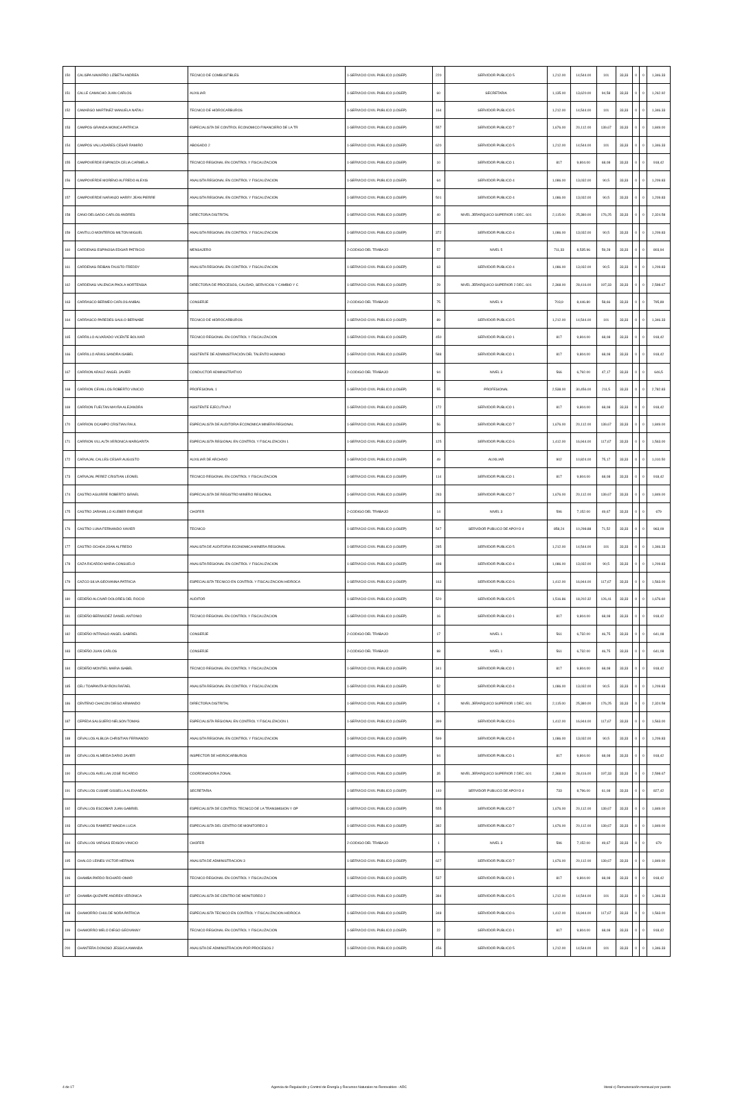| 150 | CALISPA NAVARRO LIZBETH ANDREA | TECNICO DE COMBUSTIBLES | 1-SERVICIO CIVIL PUBLICO (LOSEP) | 220 | SERVIDOR PUBLICO 5 | 1,212.00 | 14,544.00 | 101 | 33,33 | 0 | 0 | 1,346.33 |
| 151 | CALLE CAMACHO JUAN CARLOS | AUXILIAR | 1-SERVICIO CIVIL PUBLICO (LOSEP) | 60 | SECRETARIA | 1,135.00 | 13,620.00 | 94,58 | 33,33 | 0 | 0 | 1,262.92 |
| 152 | CAMARGO MARTINEZ MANUELA NATALI | TECNICO DE HIDROCARBUROS | 1-SERVICIO CIVIL PUBLICO (LOSEP) | 164 | SERVIDOR PUBLICO 5 | 1,212.00 | 14,544.00 | 101 | 33,33 | 0 | 0 | 1,346.33 |
| 153 | CAMPOS GRANDA MONICA PATRICIA | ESPECIALISTA DE CONTROL ECONOMICO FINANCIERO DE LA TR | 1-SERVICIO CIVIL PUBLICO (LOSEP) | 557 | SERVIDOR PUBLICO 7 | 1,676.00 | 20,112.00 | 139,67 | 33,33 | 0 | 0 | 1,849.00 |
| 154 | CAMPOS VALLADARES CESAR RAMIRO | ABOGADO 2 | 1-SERVICIO CIVIL PUBLICO (LOSEP) | 620 | SERVIDOR PUBLICO 5 | 1,212.00 | 14,544.00 | 101 | 33,33 | 0 | 0 | 1,346.33 |
| 155 | CAMPOVERDE ESPINOZA CELIA CARMELA | TECNICO REGIONAL EN CONTROL Y FISCALIZACION | 1-SERVICIO CIVIL PUBLICO (LOSEP) | 10 | SERVIDOR PUBLICO 1 | 817 | 9,804.00 | 68,08 | 33,33 | 0 | 0 | 918,42 |
| 156 | CAMPOVERDE MORENO ALFREDO ALEXIS | ANALISTA REGIONAL EN CONTROL Y FISCALIZACION | 1-SERVICIO CIVIL PUBLICO (LOSEP) | 64 | SERVIDOR PUBLICO 4 | 1,086.00 | 13,032.00 | 90,5 | 33,33 | 0 | 0 | 1,209.83 |
| 157 | CAMPOVERDE NARANJO HARRY JEAN PIERRE | ANALISTA REGIONAL EN CONTROL Y FISCALIZACION | 1-SERVICIO CIVIL PUBLICO (LOSEP) | 501 | SERVIDOR PUBLICO 4 | 1,086.00 | 13,032.00 | 90,5 | 33,33 | 0 | 0 | 1,209.83 |
| 158 | CANO DELGADO CARLOS ANDRES | DIRECTOR/A DISTRITAL | 1-SERVICIO CIVIL PUBLICO (LOSEP) | 40 | NIVEL JERARQUICO SUPERIOR 1 DEC. 601 | 2,115.00 | 25,380.00 | 176,25 | 33,33 | 0 | 0 | 2,324.58 |
| 159 | CANTILLO MONTEROS MILTON MIGUEL | ANALISTA REGIONAL EN CONTROL Y FISCALIZACION | 1-SERVICIO CIVIL PUBLICO (LOSEP) | 372 | SERVIDOR PUBLICO 4 | 1,086.00 | 13,032.00 | 90,5 | 33,33 | 0 | 0 | 1,209.83 |
| 160 | CARDENAS ESPINOSA EDGAR PATRICIO | MENSAJERO | 2-CODIGO DEL TRABAJO | 57 | NIVEL 5 | 711,33 | 8,535.96 | 59,28 | 33,33 | 0 | 0 | 803,94 |
| 161 | CARDENAS REIBAN FAUSTO FREDDY | ANALISTA REGIONAL EN CONTROL Y FISCALIZACION | 1-SERVICIO CIVIL PUBLICO (LOSEP) | 63 | SERVIDOR PUBLICO 4 | 1,086.00 | 13,032.00 | 90,5 | 33,33 | 0 | 0 | 1,209.83 |
| 162 | CARDENAS VALENCIA PAOLA HORTENSIA | DIRECTOR/A DE PROCESOS, CALIDAD, SERVICIOS Y CAMBIO Y C | 1-SERVICIO CIVIL PUBLICO (LOSEP) | 29 | NIVEL JERARQUICO SUPERIOR 2 DEC. 601 | 2,368.00 | 28,416.00 | 197,33 | 33,33 | 0 | 0 | 2,598.67 |
| 163 | CARRASCO BERMEO CARLOS ANIBAL | CONSERJE | 2-CODIGO DEL TRABAJO | 75 | NIVEL 9 | 703,9 | 8,446.80 | 58,66 | 33,33 | 0 | 0 | 795,89 |
| 164 | CARRASCO PAREDES SAULO BERNABE | TECNICO DE HIDROCARBUROS | 1-SERVICIO CIVIL PUBLICO (LOSEP) | 89 | SERVIDOR PUBLICO 5 | 1,212.00 | 14,544.00 | 101 | 33,33 | 0 | 0 | 1,346.33 |
| 165 | CARRILLO ALVARADO VICENTE BOLIVAR | TECNICO REGIONAL EN CONTROL Y FISCALIZACION | 1-SERVICIO CIVIL PUBLICO (LOSEP) | 450 | SERVIDOR PUBLICO 1 | 817 | 9,804.00 | 68,08 | 33,33 | 0 | 0 | 918,42 |
| 166 | CARRILLO ARIAS SANDRA ISABEL | ASISTENTE DE ADMINISTRACIÓN DEL TALENTO HUMANO | 1-SERVICIO CIVIL PUBLICO (LOSEP) | 588 | SERVIDOR PUBLICO 1 | 817 | 9,804.00 | 68,08 | 33,33 | 0 | 0 | 918,42 |
| 167 | CARRION ARAUZ ANGEL JAVIER | CONDUCTOR ADMINISTRATIVO | 2-CODIGO DEL TRABAJO | 94 | NIVEL 3 | 566 | 6,792.00 | 47,17 | 33,33 | 0 | 0 | 646,5 |
| 168 | CARRION CEVALLOS ROBERTO VINICIO | PROFESIONAL 1 | 1-SERVICIO CIVIL PUBLICO (LOSEP) | 55 | PROFESIONAL | 2,538.00 | 30,456.00 | 211,5 | 33,33 | 0 | 0 | 2,782.83 |
| 169 | CARRION FUELTAN MAYRA ALEJANDRA | ASISTENTE EJECUTIVA 2 | 1-SERVICIO CIVIL PUBLICO (LOSEP) | 172 | SERVIDOR PUBLICO 1 | 817 | 9,804.00 | 68,08 | 33,33 | 0 | 0 | 918,42 |
| 170 | CARRION OCAMPO CRISTIAN RAUL | ESPECIALISTA DE AUDITORIA ECONOMICA MINERA REGIONAL | 1-SERVICIO CIVIL PUBLICO (LOSEP) | 56 | SERVIDOR PUBLICO 7 | 1,676.00 | 20,112.00 | 139,67 | 33,33 | 0 | 0 | 1,849.00 |
| 171 | CARRION VILLALTA VERONICA MARGARITA | ESPECIALISTA REGIONAL EN CONTROL Y FISCALIZACION 1 | 1-SERVICIO CIVIL PUBLICO (LOSEP) | 125 | SERVIDOR PUBLICO 6 | 1,412.00 | 16,944.00 | 117,67 | 33,33 | 0 | 0 | 1,563.00 |
| 172 | CARVAJAL CALLES CESAR AUGUSTO | AUXILIAR DE ARCHIVO | 1-SERVICIO CIVIL PUBLICO (LOSEP) | 49 | AUXILIAR | 902 | 10,824.00 | 75,17 | 33,33 | 0 | 0 | 1,010.50 |
| 173 | CARVAJAL PEREZ CRISTIAN LEONEL | TECNICO REGIONAL EN CONTROL Y FISCALIZACION | 1-SERVICIO CIVIL PUBLICO (LOSEP) | 114 | SERVIDOR PUBLICO 1 | 817 | 9,804.00 | 68,08 | 33,33 | 0 | 0 | 918,42 |
| 174 | CASTRO AGUIRRE ROBERTO ISRAEL | ESPECIALISTA DE REGISTRO MINERO REGIONAL | 1-SERVICIO CIVIL PUBLICO (LOSEP) | 283 | SERVIDOR PUBLICO 7 | 1,676.00 | 20,112.00 | 139,67 | 33,33 | 0 | 0 | 1,849.00 |
| 175 | CASTRO JARAMILLO KLEBER ENRIQUE | CHOFER | 2-CODIGO DEL TRABAJO | 14 | NIVEL 3 | 596 | 7,152.00 | 49,67 | 33,33 | 0 | 0 | 679 |
| 176 | CASTRO LUNA FERNANDO XAVIER | TECNICO | 1-SERVICIO CIVIL PUBLICO (LOSEP) | 547 | SERVIDOR PUBLICO DE APOYO 4 | 858,24 | 10,298.88 | 71,52 | 33,33 | 0 | 0 | 963,09 |
| 177 | CASTRO OCHOA JOAN ALFREDO | ANALISTA DE AUDITORIA ECONOMICA MINERA REGIONAL | 1-SERVICIO CIVIL PUBLICO (LOSEP) | 285 | SERVIDOR PUBLICO 5 | 1,212.00 | 14,544.00 | 101 | 33,33 | 0 | 0 | 1,346.33 |
| 178 | CAZA RICARDO MARIA CONSUELO | ANALISTA REGIONAL EN CONTROL Y FISCALIZACION | 1-SERVICIO CIVIL PUBLICO (LOSEP) | 498 | SERVIDOR PUBLICO 4 | 1,086.00 | 13,032.00 | 90,5 | 33,33 | 0 | 0 | 1,209.83 |
| 179 | CAZCO SILVA GEOVANNA PATRICIA | ESPECIALISTA TECNICO EN CONTROL Y FISCALIZACION HIDROCA | 1-SERVICIO CIVIL PUBLICO (LOSEP) | 163 | SERVIDOR PUBLICO 6 | 1,412.00 | 16,944.00 | 117,67 | 33,33 | 0 | 0 | 1,563.00 |
| 180 | CEDEÑO ALCIVAR DOLORES DEL ROCIO | AUDITOR | 1-SERVICIO CIVIL PUBLICO (LOSEP) | 520 | SERVIDOR PUBLICO 5 | 1,516.86 | 18,202.32 | 126,41 | 33,33 | 0 | 0 | 1,676.60 |
| 181 | CEDEÑO BERMUDEZ DANIEL ANTONIO | TECNICO REGIONAL EN CONTROL Y FISCALIZACION | 1-SERVICIO CIVIL PUBLICO (LOSEP) | 16 | SERVIDOR PUBLICO 1 | 817 | 9,804.00 | 68,08 | 33,33 | 0 | 0 | 918,42 |
| 182 | CEDEÑO INTRIAGO ANGEL GABRIEL | CONSERJE | 2-CODIGO DEL TRABAJO | 17 | NIVEL 1 | 561 | 6,732.00 | 46,75 | 33,33 | 0 | 0 | 641,08 |
| 183 | CEDEÑO JUAN CARLOS | CONSERJE | 2-CODIGO DEL TRABAJO | 88 | NIVEL 1 | 561 | 6,732.00 | 46,75 | 33,33 | 0 | 0 | 641,08 |
| 184 | CEDEÑO MONTIEL MARIA ISABEL | TECNICO REGIONAL EN CONTROL Y FISCALIZACION | 1-SERVICIO CIVIL PUBLICO (LOSEP) | 341 | SERVIDOR PUBLICO 1 | 817 | 9,804.00 | 68,08 | 33,33 | 0 | 0 | 918,42 |
| 185 | CELI TOAPANTA BYRON RAFAEL | ANALISTA REGIONAL EN CONTROL Y FISCALIZACION | 1-SERVICIO CIVIL PUBLICO (LOSEP) | 52 | SERVIDOR PUBLICO 4 | 1,086.00 | 13,032.00 | 90,5 | 33,33 | 0 | 0 | 1,209.83 |
| 186 | CENTENO CHACON DIEGO ARMANDO | DIRECTOR/A DISTRITAL | 1-SERVICIO CIVIL PUBLICO (LOSEP) | 4 | NIVEL JERARQUICO SUPERIOR 1 DEC. 601 | 2,115.00 | 25,380.00 | 176,25 | 33,33 | 0 | 0 | 2,324.58 |
| 187 | CEPEDA SALGUERO NELSON TOMAS | ESPECIALISTA REGIONAL EN CONTROL Y FISCALIZACION 1 | 1-SERVICIO CIVIL PUBLICO (LOSEP) | 399 | SERVIDOR PUBLICO 6 | 1,412.00 | 16,944.00 | 117,67 | 33,33 | 0 | 0 | 1,563.00 |
| 188 | CEVALLOS ALBUJA CHRISTIAN FERNANDO | ANALISTA REGIONAL EN CONTROL Y FISCALIZACION | 1-SERVICIO CIVIL PUBLICO (LOSEP) | 599 | SERVIDOR PUBLICO 4 | 1,086.00 | 13,032.00 | 90,5 | 33,33 | 0 | 0 | 1,209.83 |
| 189 | CEVALLOS ALMEIDA DARIO JAVIER | INSPECTOR DE HIDROCARBUROS | 1-SERVICIO CIVIL PUBLICO (LOSEP) | 94 | SERVIDOR PUBLICO 1 | 817 | 9,804.00 | 68,08 | 33,33 | 0 | 0 | 918,42 |
| 190 | CEVALLOS AVELLAN JOSE RICARDO | COORDINADOR/A ZONAL | 1-SERVICIO CIVIL PUBLICO (LOSEP) | 35 | NIVEL JERARQUICO SUPERIOR 2 DEC. 601 | 2,368.00 | 28,416.00 | 197,33 | 33,33 | 0 | 0 | 2,598.67 |
| 191 | CEVALLOS CUSME GISSELLA ALEXANDRA | SECRETARIA | 1-SERVICIO CIVIL PUBLICO (LOSEP) | 140 | SERVIDOR PUBLICO DE APOYO 4 | 733 | 8,796.00 | 61,08 | 33,33 | 0 | 0 | 827,42 |
| 192 | CEVALLOS ESCOBAR JUAN GABRIEL | ESPECIALISTA DE CONTROL TECNICO DE LA TRANSMISION Y OP | 1-SERVICIO CIVIL PUBLICO (LOSEP) | 555 | SERVIDOR PUBLICO 7 | 1,676.00 | 20,112.00 | 139,67 | 33,33 | 0 | 0 | 1,849.00 |
| 193 | CEVALLOS RAMIREZ MAGDA LUCIA | ESPECIALISTA DEL CENTRO DE MONITOREO 3 | 1-SERVICIO CIVIL PUBLICO (LOSEP) | 382 | SERVIDOR PUBLICO 7 | 1,676.00 | 20,112.00 | 139,67 | 33,33 | 0 | 0 | 1,849.00 |
| 194 | CEVALLOS VARGAS EDISON VINICIO | CHOFER | 2-CODIGO DEL TRABAJO | 1 | NIVEL 3 | 596 | 7,152.00 | 49,67 | 33,33 | 0 | 0 | 679 |
| 195 | CHALCO LEINES VICTOR HERNAN | ANALISTA DE ADMINISTRACION 3 | 1-SERVICIO CIVIL PUBLICO (LOSEP) | 627 | SERVIDOR PUBLICO 7 | 1,676.00 | 20,112.00 | 139,67 | 33,33 | 0 | 0 | 1,849.00 |
| 196 | CHAMBA PARDO RICHARD OMAR | TECNICO REGIONAL EN CONTROL Y FISCALIZACION | 1-SERVICIO CIVIL PUBLICO (LOSEP) | 537 | SERVIDOR PUBLICO 1 | 817 | 9,804.00 | 68,08 | 33,33 | 0 | 0 | 918,42 |
| 197 | CHAMBA QUIZHPE ANDREA VERONICA | ESPECIALISTA DE CENTRO DE MONITOREO 2 | 1-SERVICIO CIVIL PUBLICO (LOSEP) | 384 | SERVIDOR PUBLICO 5 | 1,212.00 | 14,544.00 | 101 | 33,33 | 0 | 0 | 1,346.33 |
| 198 | CHAMORRO CHULDE NORA PATRICIA | ESPECIALISTA TECNICO EN CONTROL Y FISCALIZACION HIDROCA | 1-SERVICIO CIVIL PUBLICO (LOSEP) | 348 | SERVIDOR PUBLICO 6 | 1,412.00 | 16,944.00 | 117,67 | 33,33 | 0 | 0 | 1,563.00 |
| 199 | CHAMORRO MELO DIEGO GEOVANNY | TECNICO REGIONAL EN CONTROL Y FISCALIZACION | 1-SERVICIO CIVIL PUBLICO (LOSEP) | 22 | SERVIDOR PUBLICO 1 | 817 | 9,804.00 | 68,08 | 33,33 | 0 | 0 | 918,42 |
| 200 | CHANTERA DONOSO JESSICA AMANDA | ANALISTA DE ADMINISTRACION POR PROCESOS 2 | 1-SERVICIO CIVIL PUBLICO (LOSEP) | 456 | SERVIDOR PUBLICO 5 | 1,212.00 | 14,544.00 | 101 | 33,33 | 0 | 0 | 1,346.33 |
4 de 17 Agencia de Regulación y Control de Energía y Recursos Naturales no Renovables - ARC literal c) Remuneración mensual por puesto